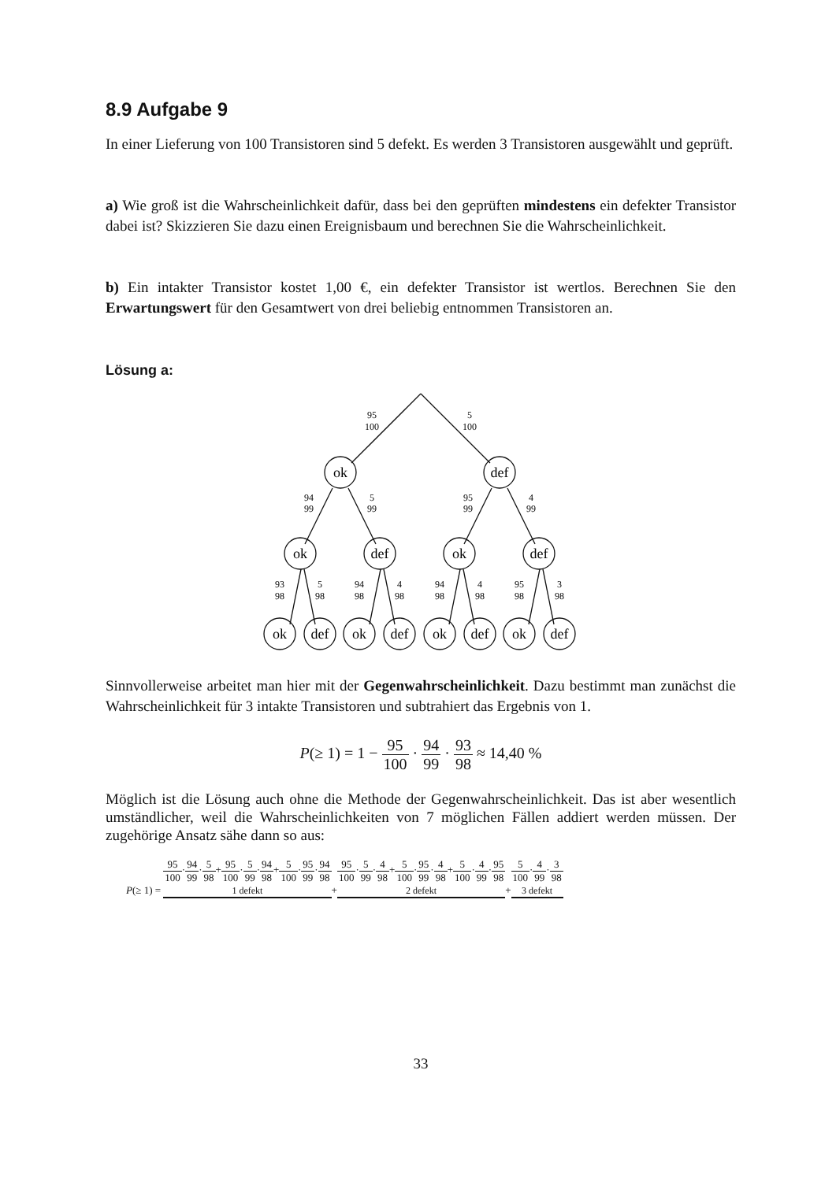8.9 Aufgabe 9
In einer Lieferung von 100 Transistoren sind 5 defekt. Es werden 3 Transistoren ausgewählt und geprüft.
a) Wie groß ist die Wahrscheinlichkeit dafür, dass bei den geprüften mindestens ein defekter Transistor dabei ist? Skizzieren Sie dazu einen Ereignisbaum und berechnen Sie die Wahrscheinlichkeit.
b) Ein intakter Transistor kostet 1,00 €, ein defekter Transistor ist wertlos. Berechnen Sie den Erwartungswert für den Gesamtwert von drei beliebig entnommen Transistoren an.
Lösung a:
ok
def
ok
def
ok
def
ok
def
ok
def
ok
def
ok
def
95
100
5
100
94
99
5
99
95
99
4
99
93
98
5
98
94
98
4
98
94
98
4
98
95
98
3
98
Sinnvollerweise arbeitet man hier mit der Gegenwahrscheinlichkeit. Dazu bestimmt man zunächst die Wahrscheinlichkeit für 3 intakte Transistoren und subtrahiert das Ergebnis von 1.
P(≥ 1) = 1 − 95 100 · 94 99 · 93 98 ≈ 14,40 %
Möglich ist die Lösung auch ohne die Methode der Gegenwahrscheinlichkeit. Das ist aber wesentlich umständlicher, weil die Wahrscheinlichkeiten von 7 möglichen Fällen addiert werden müssen. Der zugehörige Ansatz sähe dann so aus:
P(≥ 1) = 95 100·94 99·5 98+95 100·5 99·94 98+5 100·95 99·94 98
1 defekt+95 100·5 99·4 98+5 100·95 99·4 98+5 100·4 99·95 98
2 defekt+5 100·4 99·3 98
3 defekt
33